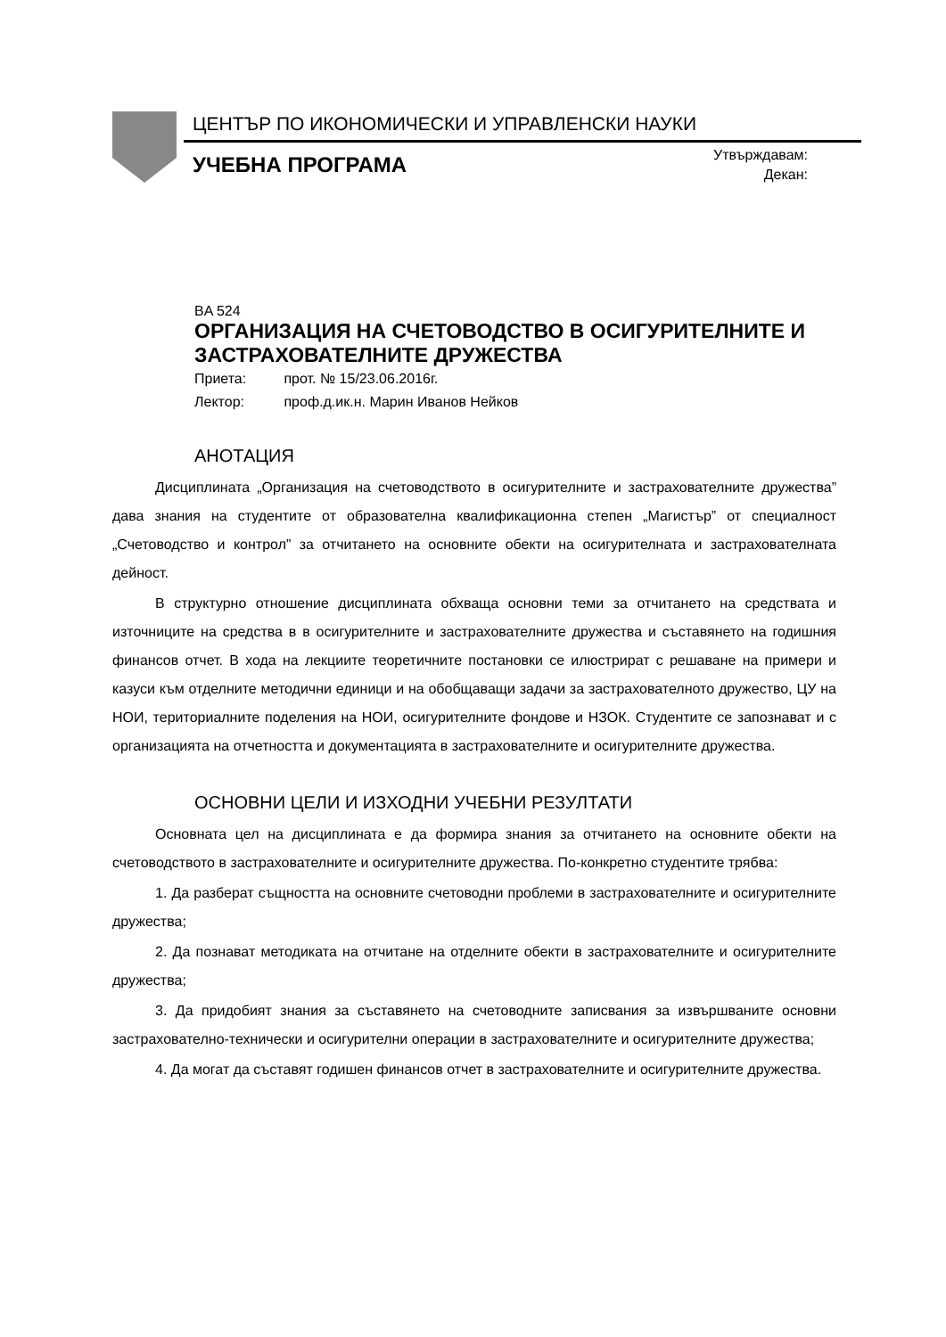ЦЕНТЪР ПО ИКОНОМИЧЕСКИ И УПРАВЛЕНСКИ НАУКИ
УЧЕБНА ПРОГРАМА
Утвърждавам:
Декан:
BA 524
ОРГАНИЗАЦИЯ НА СЧЕТОВОДСТВО В ОСИГУРИТЕЛНИТЕ И ЗАСТРАХОВАТЕЛНИТЕ ДРУЖЕСТВА
Приета: прот. № 15/23.06.2016г.
Лектор: проф.д.ик.н. Марин Иванов Нейков
АНОТАЦИЯ
Дисциплината „Организация на счетоводството в осигурителните и застрахователните дружества” дава знания на студентите от образователна квалификационна степен „Магистър” от специалност „Счетоводство и контрол” за отчитането на основните обекти на осигурителната и застрахователната дейност.
В структурно отношение дисциплината обхваща основни теми за отчитането на средствата и източниците на средства в в осигурителните и застрахователните дружества и съставянето на годишния финансов отчет. В хода на лекциите теоретичните постановки се илюстрират с решаване на примери и казуси към отделните методични единици и на обобщаващи задачи за застрахователното дружество, ЦУ на НОИ, териториалните поделения на НОИ, осигурителните фондове и НЗОК. Студентите се запознават и с организацията на отчетността и документацията в застрахователните и осигурителните дружества.
ОСНОВНИ ЦЕЛИ И ИЗХОДНИ УЧЕБНИ РЕЗУЛТАТИ
Основната цел на дисциплината е да формира знания за отчитането на основните обекти на счетоводството в застрахователните и осигурителните дружества. По-конкретно студентите трябва:
1. Да разберат същността на основните счетоводни проблеми в застрахователните и осигурителните дружества;
2. Да познават методиката на отчитане на отделните обекти в застрахователните и осигурителните дружества;
3. Да придобият знания за съставянето на счетоводните записвания за извършваните основни застрахователно-технически и осигурителни операции в застрахователните и осигурителните дружества;
4. Да могат да съставят годишен финансов отчет в застрахователните и осигурителните дружества.